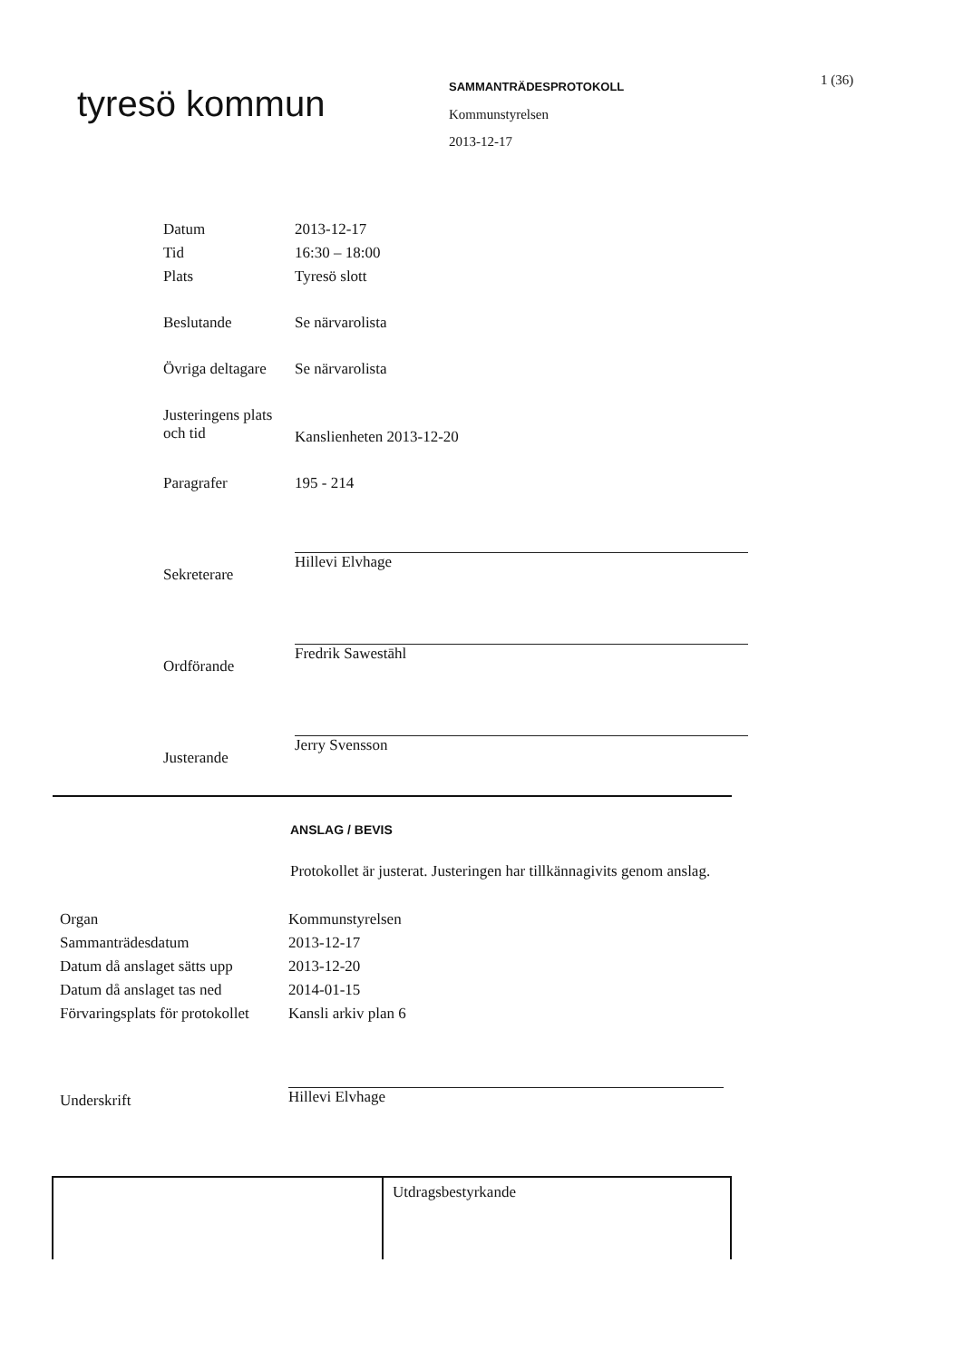tyresö kommun
SAMMANTRÄDESPROTOKOLL
Kommunstyrelsen
2013-12-17
1 (36)
| Datum | 2013-12-17 |
| Tid | 16:30 – 18:00 |
| Plats | Tyresö slott |
| Beslutande | Se närvarolista |
| Övriga deltagare | Se närvarolista |
| Justeringens plats och tid | Kanslienheten 2013-12-20 |
| Paragrafer | 195 - 214 |
| Sekreterare | Hillevi Elvhage |
| Ordförande | Fredrik Sawestāhl |
| Justerande | Jerry Svensson |
ANSLAG / BEVIS
Protokollet är justerat. Justeringen har tillkännagivits genom anslag.
| Organ | Kommunstyrelsen |
| Sammanträdesdatum | 2013-12-17 |
| Datum då anslaget sätts upp | 2013-12-20 |
| Datum då anslaget tas ned | 2014-01-15 |
| Förvaringsplats för protokollet | Kansli arkiv plan 6 |
| Underskrift | Hillevi Elvhage |
Utdragsbestyrkande